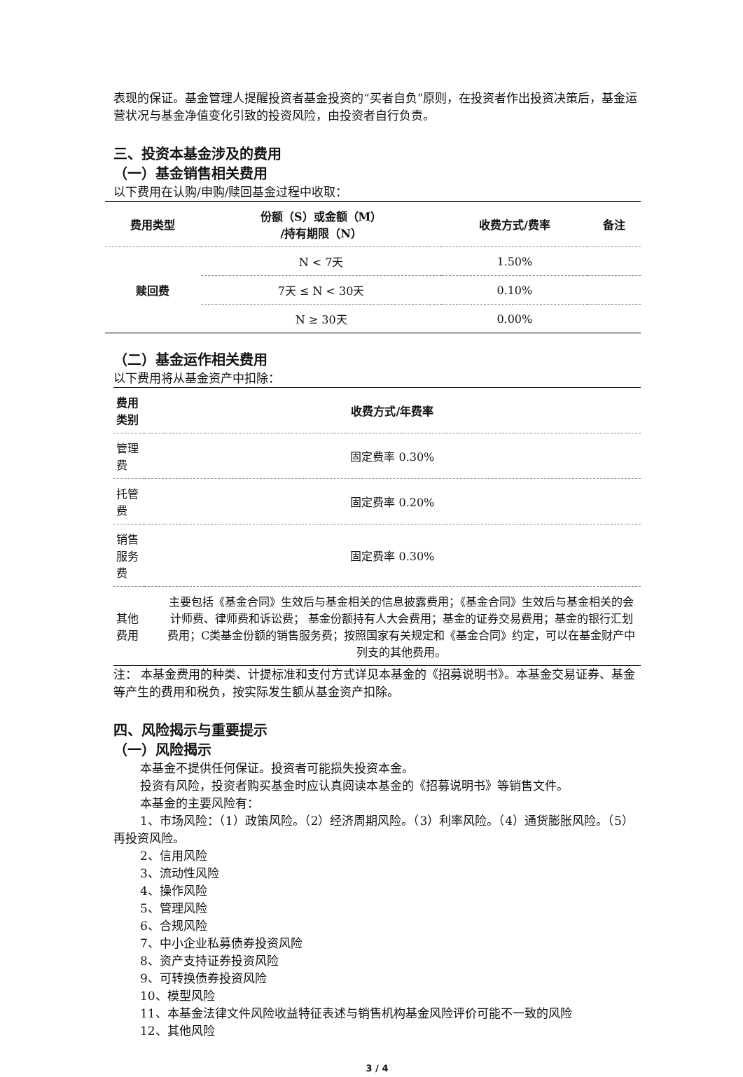表现的保证。基金管理人提醒投资者基金投资的“买者自负”原则，在投资者作出投资决策后，基金运营状况与基金净值变化引致的投资风险，由投资者自行负责。
三、投资本基金涉及的费用
（一）基金销售相关费用
以下费用在认购/申购/赎回基金过程中收取：
| 费用类型 | 份额（S）或金额（M） /持有期限（N） | 收费方式/费率 | 备注 |
| --- | --- | --- | --- |
| 赎回费 | N < 7天 | 1.50% | |
| | 7天 ≤ N < 30天 | 0.10% | |
| | N ≥ 30天 | 0.00% | |
（二）基金运作相关费用
以下费用将从基金资产中扣除：
| 费用类别 | 收费方式/年费率 |
| --- | --- |
| 管理费 | 固定费率 0.30% |
| 托管费 | 固定费率 0.20% |
| 销售服务费 | 固定费率 0.30% |
| 其他费用 | 主要包括《基金合同》生效后与基金相关的信息披露费用；《基金合同》生效后与基金相关的会计师费、律师费和诉讼费； 基金份额持有人大会费用；基金的证券交易费用；基金的银行汇划费用；C类基金份额的销售服务费；按照国家有关规定和《基金合同》约定，可以在基金财产中列支的其他费用。 |
注： 本基金费用的种类、计提标准和支付方式详见本基金的《招募说明书》。本基金交易证券、基金等产生的费用和税负，按实际发生额从基金资产扣除。
四、风险揭示与重要提示
（一）风险揭示
本基金不提供任何保证。投资者可能损失投资本金。
投资有风险，投资者购买基金时应认真阅读本基金的《招募说明书》等销售文件。
本基金的主要风险有：
1、市场风险：（1）政策风险。（2）经济周期风险。（3）利率风险。（4）通货膨胀风险。（5）再投资风险。
2、信用风险
3、流动性风险
4、操作风险
5、管理风险
6、合规风险
7、中小企业私募债券投资风险
8、资产支持证券投资风险
9、可转换债券投资风险
10、模型风险
11、本基金法律文件风险收益特征表述与销售机构基金风险评价可能不一致的风险
12、其他风险
3 / 4